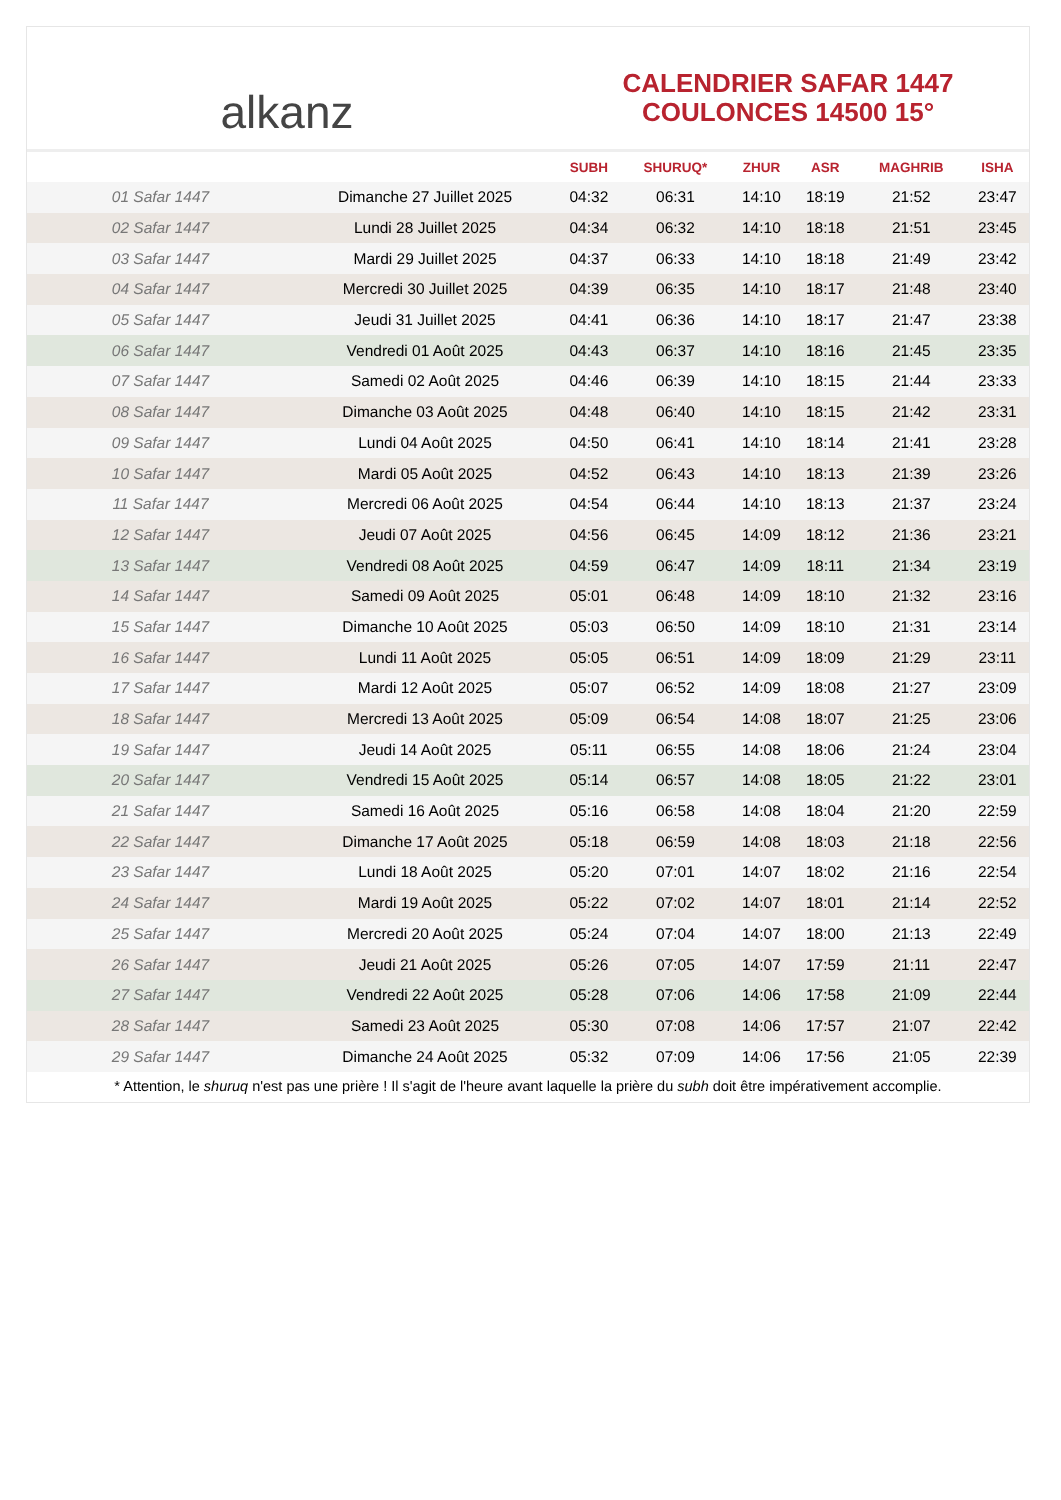alkanz
CALENDRIER SAFAR 1447
COULONCES 14500 15°
| | | SUBH | SHURUQ* | ZHUR | ASR | MAGHRIB | ISHA |
| --- | --- | --- | --- | --- | --- | --- | --- |
| 01 Safar 1447 | Dimanche 27 Juillet 2025 | 04:32 | 06:31 | 14:10 | 18:19 | 21:52 | 23:47 |
| 02 Safar 1447 | Lundi 28 Juillet 2025 | 04:34 | 06:32 | 14:10 | 18:18 | 21:51 | 23:45 |
| 03 Safar 1447 | Mardi 29 Juillet 2025 | 04:37 | 06:33 | 14:10 | 18:18 | 21:49 | 23:42 |
| 04 Safar 1447 | Mercredi 30 Juillet 2025 | 04:39 | 06:35 | 14:10 | 18:17 | 21:48 | 23:40 |
| 05 Safar 1447 | Jeudi 31 Juillet 2025 | 04:41 | 06:36 | 14:10 | 18:17 | 21:47 | 23:38 |
| 06 Safar 1447 | Vendredi 01 Août 2025 | 04:43 | 06:37 | 14:10 | 18:16 | 21:45 | 23:35 |
| 07 Safar 1447 | Samedi 02 Août 2025 | 04:46 | 06:39 | 14:10 | 18:15 | 21:44 | 23:33 |
| 08 Safar 1447 | Dimanche 03 Août 2025 | 04:48 | 06:40 | 14:10 | 18:15 | 21:42 | 23:31 |
| 09 Safar 1447 | Lundi 04 Août 2025 | 04:50 | 06:41 | 14:10 | 18:14 | 21:41 | 23:28 |
| 10 Safar 1447 | Mardi 05 Août 2025 | 04:52 | 06:43 | 14:10 | 18:13 | 21:39 | 23:26 |
| 11 Safar 1447 | Mercredi 06 Août 2025 | 04:54 | 06:44 | 14:10 | 18:13 | 21:37 | 23:24 |
| 12 Safar 1447 | Jeudi 07 Août 2025 | 04:56 | 06:45 | 14:09 | 18:12 | 21:36 | 23:21 |
| 13 Safar 1447 | Vendredi 08 Août 2025 | 04:59 | 06:47 | 14:09 | 18:11 | 21:34 | 23:19 |
| 14 Safar 1447 | Samedi 09 Août 2025 | 05:01 | 06:48 | 14:09 | 18:10 | 21:32 | 23:16 |
| 15 Safar 1447 | Dimanche 10 Août 2025 | 05:03 | 06:50 | 14:09 | 18:10 | 21:31 | 23:14 |
| 16 Safar 1447 | Lundi 11 Août 2025 | 05:05 | 06:51 | 14:09 | 18:09 | 21:29 | 23:11 |
| 17 Safar 1447 | Mardi 12 Août 2025 | 05:07 | 06:52 | 14:09 | 18:08 | 21:27 | 23:09 |
| 18 Safar 1447 | Mercredi 13 Août 2025 | 05:09 | 06:54 | 14:08 | 18:07 | 21:25 | 23:06 |
| 19 Safar 1447 | Jeudi 14 Août 2025 | 05:11 | 06:55 | 14:08 | 18:06 | 21:24 | 23:04 |
| 20 Safar 1447 | Vendredi 15 Août 2025 | 05:14 | 06:57 | 14:08 | 18:05 | 21:22 | 23:01 |
| 21 Safar 1447 | Samedi 16 Août 2025 | 05:16 | 06:58 | 14:08 | 18:04 | 21:20 | 22:59 |
| 22 Safar 1447 | Dimanche 17 Août 2025 | 05:18 | 06:59 | 14:08 | 18:03 | 21:18 | 22:56 |
| 23 Safar 1447 | Lundi 18 Août 2025 | 05:20 | 07:01 | 14:07 | 18:02 | 21:16 | 22:54 |
| 24 Safar 1447 | Mardi 19 Août 2025 | 05:22 | 07:02 | 14:07 | 18:01 | 21:14 | 22:52 |
| 25 Safar 1447 | Mercredi 20 Août 2025 | 05:24 | 07:04 | 14:07 | 18:00 | 21:13 | 22:49 |
| 26 Safar 1447 | Jeudi 21 Août 2025 | 05:26 | 07:05 | 14:07 | 17:59 | 21:11 | 22:47 |
| 27 Safar 1447 | Vendredi 22 Août 2025 | 05:28 | 07:06 | 14:06 | 17:58 | 21:09 | 22:44 |
| 28 Safar 1447 | Samedi 23 Août 2025 | 05:30 | 07:08 | 14:06 | 17:57 | 21:07 | 22:42 |
| 29 Safar 1447 | Dimanche 24 Août 2025 | 05:32 | 07:09 | 14:06 | 17:56 | 21:05 | 22:39 |
* Attention, le shuruq n'est pas une prière ! Il s'agit de l'heure avant laquelle la prière du subh doit être impérativement accomplie.